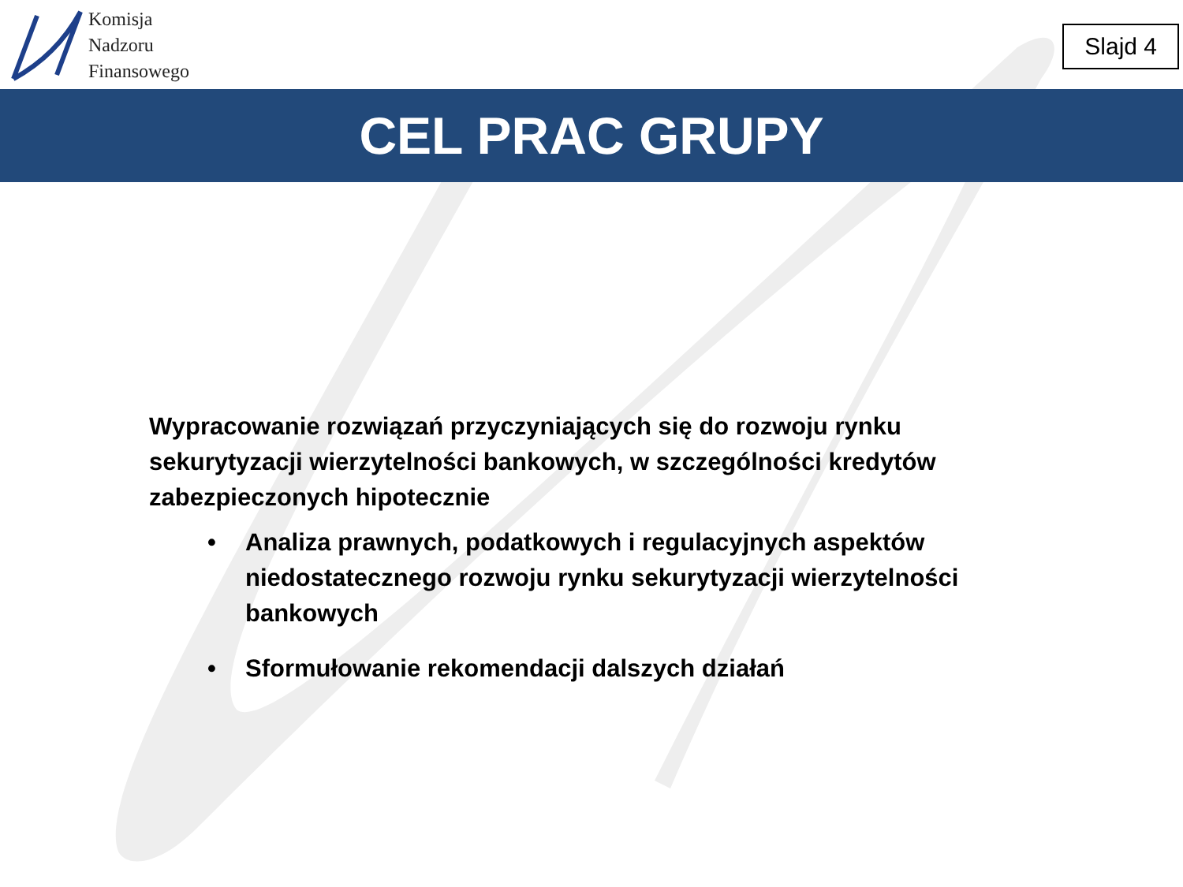Komisja
Nadzoru
Finansowego
Slajd 4
CEL PRAC GRUPY
Wypracowanie rozwiązań przyczyniających się do rozwoju rynku sekurytyzacji wierzytelności bankowych, w szczególności kredytów zabezpieczonych hipotecznie
• Analiza prawnych, podatkowych i regulacyjnych aspektów niedostatecznego rozwoju rynku sekurytyzacji wierzytelności bankowych
• Sformułowanie rekomendacji dalszych działań